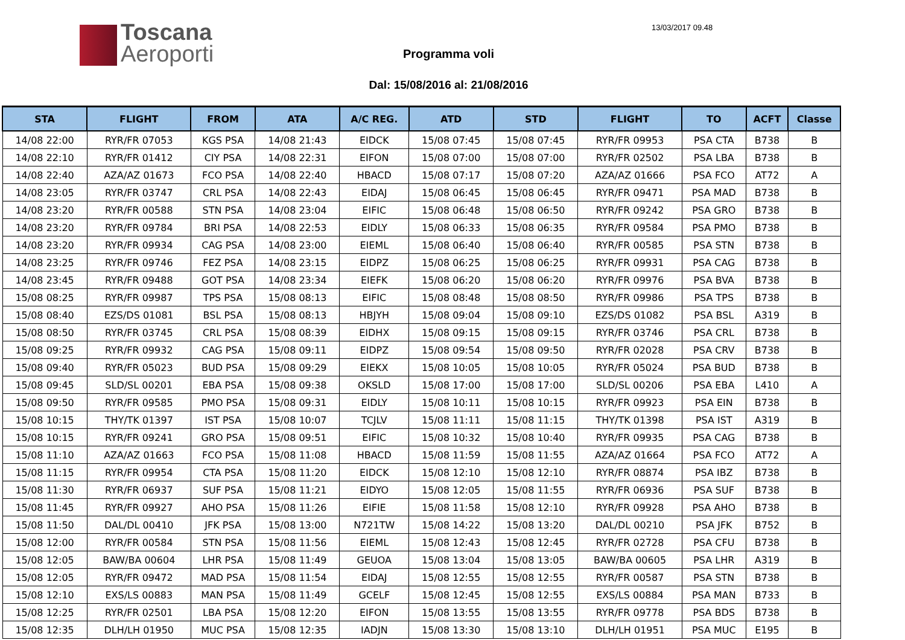Toscana
Aeroporti
13/03/2017 09.48
Programma voli
Dal: 15/08/2016 al: 21/08/2016
| STA | FLIGHT | FROM | ATA | A/C REG. | ATD | STD | FLIGHT | TO | ACFT | Classe |
| --- | --- | --- | --- | --- | --- | --- | --- | --- | --- | --- |
| 14/08 22:00 | RYR/FR 07053 | KGS PSA | 14/08 21:43 | EIDCK | 15/08 07:45 | 15/08 07:45 | RYR/FR 09953 | PSA CTA | B738 | B |
| 14/08 22:10 | RYR/FR 01412 | CIY PSA | 14/08 22:31 | EIFON | 15/08 07:00 | 15/08 07:00 | RYR/FR 02502 | PSA LBA | B738 | B |
| 14/08 22:40 | AZA/AZ 01673 | FCO PSA | 14/08 22:40 | HBACD | 15/08 07:17 | 15/08 07:20 | AZA/AZ 01666 | PSA FCO | AT72 | A |
| 14/08 23:05 | RYR/FR 03747 | CRL PSA | 14/08 22:43 | EIDAJ | 15/08 06:45 | 15/08 06:45 | RYR/FR 09471 | PSA MAD | B738 | B |
| 14/08 23:20 | RYR/FR 00588 | STN PSA | 14/08 23:04 | EIFIC | 15/08 06:48 | 15/08 06:50 | RYR/FR 09242 | PSA GRO | B738 | B |
| 14/08 23:20 | RYR/FR 09784 | BRI PSA | 14/08 22:53 | EIDLY | 15/08 06:33 | 15/08 06:35 | RYR/FR 09584 | PSA PMO | B738 | B |
| 14/08 23:20 | RYR/FR 09934 | CAG PSA | 14/08 23:00 | EIEML | 15/08 06:40 | 15/08 06:40 | RYR/FR 00585 | PSA STN | B738 | B |
| 14/08 23:25 | RYR/FR 09746 | FEZ PSA | 14/08 23:15 | EIDPZ | 15/08 06:25 | 15/08 06:25 | RYR/FR 09931 | PSA CAG | B738 | B |
| 14/08 23:45 | RYR/FR 09488 | GOT PSA | 14/08 23:34 | EIEFK | 15/08 06:20 | 15/08 06:20 | RYR/FR 09976 | PSA BVA | B738 | B |
| 15/08 08:25 | RYR/FR 09987 | TPS PSA | 15/08 08:13 | EIFIC | 15/08 08:48 | 15/08 08:50 | RYR/FR 09986 | PSA TPS | B738 | B |
| 15/08 08:40 | EZS/DS 01081 | BSL PSA | 15/08 08:13 | HBJYH | 15/08 09:04 | 15/08 09:10 | EZS/DS 01082 | PSA BSL | A319 | B |
| 15/08 08:50 | RYR/FR 03745 | CRL PSA | 15/08 08:39 | EIDHX | 15/08 09:15 | 15/08 09:15 | RYR/FR 03746 | PSA CRL | B738 | B |
| 15/08 09:25 | RYR/FR 09932 | CAG PSA | 15/08 09:11 | EIDPZ | 15/08 09:54 | 15/08 09:50 | RYR/FR 02028 | PSA CRV | B738 | B |
| 15/08 09:40 | RYR/FR 05023 | BUD PSA | 15/08 09:29 | EIEKX | 15/08 10:05 | 15/08 10:05 | RYR/FR 05024 | PSA BUD | B738 | B |
| 15/08 09:45 | SLD/SL 00201 | EBA PSA | 15/08 09:38 | OKSLD | 15/08 17:00 | 15/08 17:00 | SLD/SL 00206 | PSA EBA | L410 | A |
| 15/08 09:50 | RYR/FR 09585 | PMO PSA | 15/08 09:31 | EIDLY | 15/08 10:11 | 15/08 10:15 | RYR/FR 09923 | PSA EIN | B738 | B |
| 15/08 10:15 | THY/TK 01397 | IST PSA | 15/08 10:07 | TCJLV | 15/08 11:11 | 15/08 11:15 | THY/TK 01398 | PSA IST | A319 | B |
| 15/08 10:15 | RYR/FR 09241 | GRO PSA | 15/08 09:51 | EIFIC | 15/08 10:32 | 15/08 10:40 | RYR/FR 09935 | PSA CAG | B738 | B |
| 15/08 11:10 | AZA/AZ 01663 | FCO PSA | 15/08 11:08 | HBACD | 15/08 11:59 | 15/08 11:55 | AZA/AZ 01664 | PSA FCO | AT72 | A |
| 15/08 11:15 | RYR/FR 09954 | CTA PSA | 15/08 11:20 | EIDCK | 15/08 12:10 | 15/08 12:10 | RYR/FR 08874 | PSA IBZ | B738 | B |
| 15/08 11:30 | RYR/FR 06937 | SUF PSA | 15/08 11:21 | EIDYO | 15/08 12:05 | 15/08 11:55 | RYR/FR 06936 | PSA SUF | B738 | B |
| 15/08 11:45 | RYR/FR 09927 | AHO PSA | 15/08 11:26 | EIFIE | 15/08 11:58 | 15/08 12:10 | RYR/FR 09928 | PSA AHO | B738 | B |
| 15/08 11:50 | DAL/DL 00410 | JFK PSA | 15/08 13:00 | N721TW | 15/08 14:22 | 15/08 13:20 | DAL/DL 00210 | PSA JFK | B752 | B |
| 15/08 12:00 | RYR/FR 00584 | STN PSA | 15/08 11:56 | EIEML | 15/08 12:43 | 15/08 12:45 | RYR/FR 02728 | PSA CFU | B738 | B |
| 15/08 12:05 | BAW/BA 00604 | LHR PSA | 15/08 11:49 | GEUOA | 15/08 13:04 | 15/08 13:05 | BAW/BA 00605 | PSA LHR | A319 | B |
| 15/08 12:05 | RYR/FR 09472 | MAD PSA | 15/08 11:54 | EIDAJ | 15/08 12:55 | 15/08 12:55 | RYR/FR 00587 | PSA STN | B738 | B |
| 15/08 12:10 | EXS/LS 00883 | MAN PSA | 15/08 11:49 | GCELF | 15/08 12:45 | 15/08 12:55 | EXS/LS 00884 | PSA MAN | B733 | B |
| 15/08 12:25 | RYR/FR 02501 | LBA PSA | 15/08 12:20 | EIFON | 15/08 13:55 | 15/08 13:55 | RYR/FR 09778 | PSA BDS | B738 | B |
| 15/08 12:35 | DLH/LH 01950 | MUC PSA | 15/08 12:35 | IADJN | 15/08 13:30 | 15/08 13:10 | DLH/LH 01951 | PSA MUC | E195 | B |